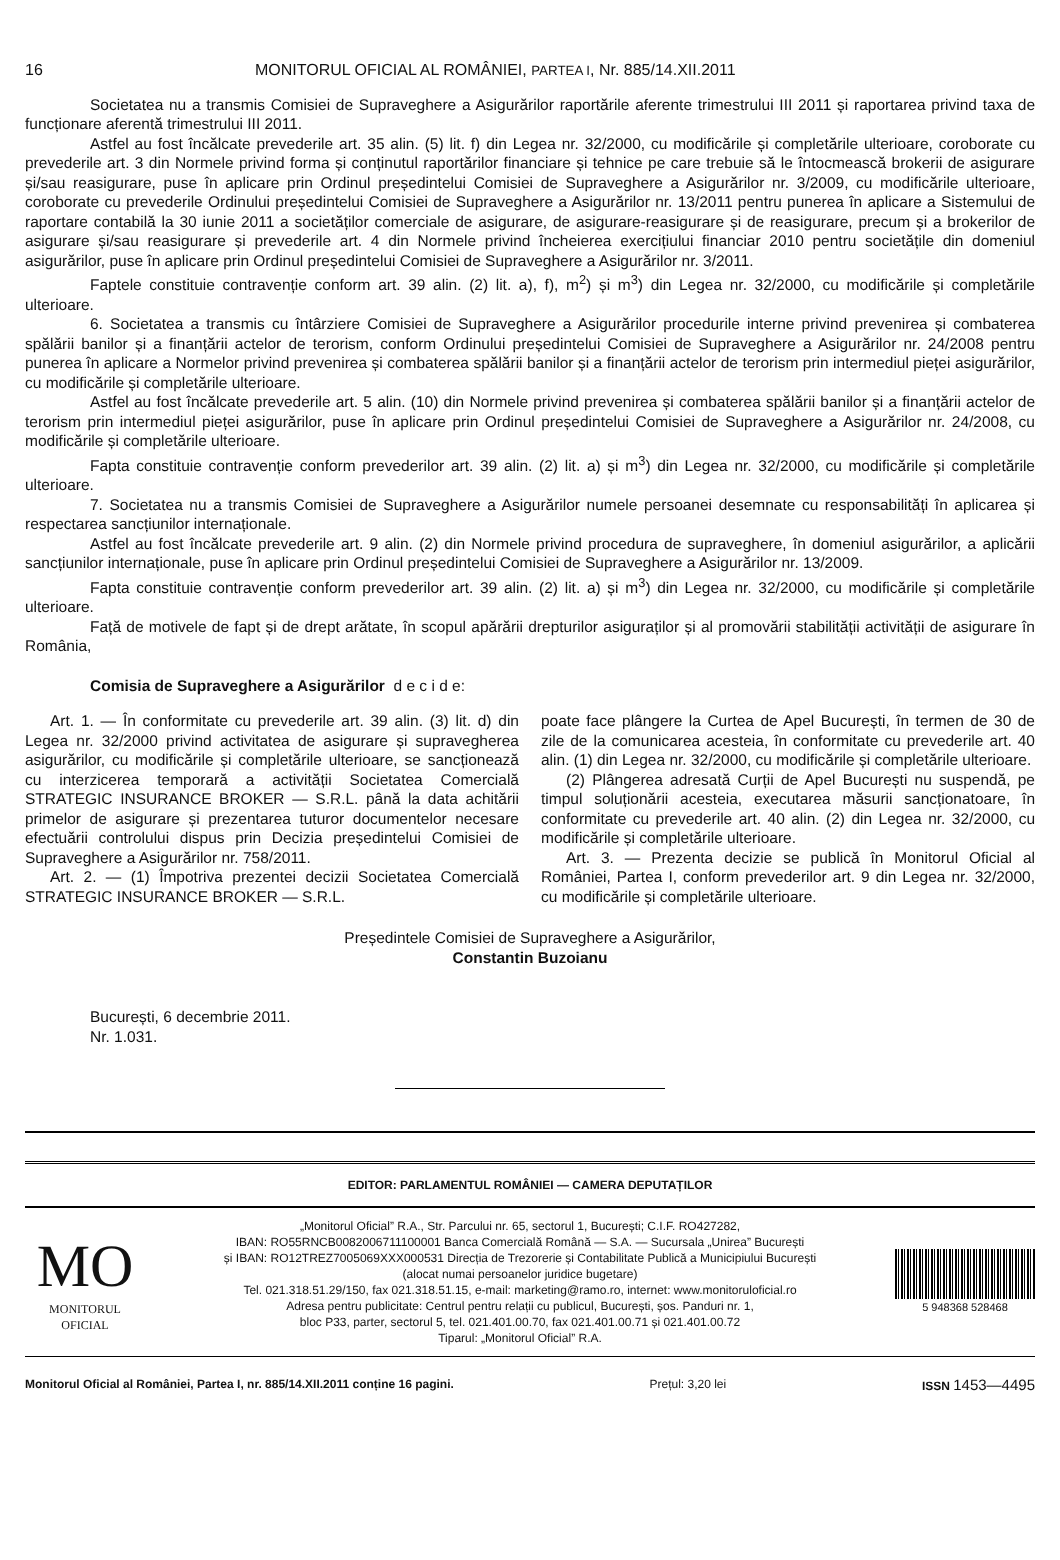16 MONITORUL OFICIAL AL ROMÂNIEI, PARTEA I, Nr. 885/14.XII.2011
Societatea nu a transmis Comisiei de Supraveghere a Asigurărilor raportările aferente trimestrului III 2011 și raportarea privind taxa de funcționare aferentă trimestrului III 2011.
Astfel au fost încălcate prevederile art. 35 alin. (5) lit. f) din Legea nr. 32/2000, cu modificările și completările ulterioare, coroborate cu prevederile art. 3 din Normele privind forma și conținutul raportărilor financiare și tehnice pe care trebuie să le întocmească brokerii de asigurare și/sau reasigurare, puse în aplicare prin Ordinul președintelui Comisiei de Supraveghere a Asigurărilor nr. 3/2009, cu modificările ulterioare, coroborate cu prevederile Ordinului președintelui Comisiei de Supraveghere a Asigurărilor nr. 13/2011 pentru punerea în aplicare a Sistemului de raportare contabilă la 30 iunie 2011 a societăților comerciale de asigurare, de asigurare-reasigurare și de reasigurare, precum și a brokerilor de asigurare și/sau reasigurare și prevederile art. 4 din Normele privind încheierea exercițiului financiar 2010 pentru societățile din domeniul asigurărilor, puse în aplicare prin Ordinul președintelui Comisiei de Supraveghere a Asigurărilor nr. 3/2011.
Faptele constituie contravenție conform art. 39 alin. (2) lit. a), f), m<sup>2</sup>) și m<sup>3</sup>) din Legea nr. 32/2000, cu modificările și completările ulterioare.
6. Societatea a transmis cu întârziere Comisiei de Supraveghere a Asigurărilor procedurile interne privind prevenirea și combaterea spălării banilor și a finanțării actelor de terorism, conform Ordinului președintelui Comisiei de Supraveghere a Asigurărilor nr. 24/2008 pentru punerea în aplicare a Normelor privind prevenirea și combaterea spălării banilor și a finanțării actelor de terorism prin intermediul pieței asigurărilor, cu modificările și completările ulterioare.
Astfel au fost încălcate prevederile art. 5 alin. (10) din Normele privind prevenirea și combaterea spălării banilor și a finanțării actelor de terorism prin intermediul pieței asigurărilor, puse în aplicare prin Ordinul președintelui Comisiei de Supraveghere a Asigurărilor nr. 24/2008, cu modificările și completările ulterioare.
Fapta constituie contravenție conform prevederilor art. 39 alin. (2) lit. a) și m<sup>3</sup>) din Legea nr. 32/2000, cu modificările și completările ulterioare.
7. Societatea nu a transmis Comisiei de Supraveghere a Asigurărilor numele persoanei desemnate cu responsabilități în aplicarea și respectarea sancțiunilor internaționale.
Astfel au fost încălcate prevederile art. 9 alin. (2) din Normele privind procedura de supraveghere, în domeniul asigurărilor, a aplicării sancțiunilor internaționale, puse în aplicare prin Ordinul președintelui Comisiei de Supraveghere a Asigurărilor nr. 13/2009.
Fapta constituie contravenție conform prevederilor art. 39 alin. (2) lit. a) și m<sup>3</sup>) din Legea nr. 32/2000, cu modificările și completările ulterioare.
Față de motivele de fapt și de drept arătate, în scopul apărării drepturilor asiguraților și al promovării stabilității activității de asigurare în România,
Comisia de Supraveghere a Asigurărilor d e c i d e:
Art. 1. — În conformitate cu prevederile art. 39 alin. (3) lit. d) din Legea nr. 32/2000 privind activitatea de asigurare și supravegherea asigurărilor, cu modificările și completările ulterioare, se sancționează cu interzicerea temporară a activității Societatea Comercială STRATEGIC INSURANCE BROKER — S.R.L. până la data achitării primelor de asigurare și prezentarea tuturor documentelor necesare efectuării controlului dispus prin Decizia președintelui Comisiei de Supraveghere a Asigurărilor nr. 758/2011.
Art. 2. — (1) Împotriva prezentei decizii Societatea Comercială STRATEGIC INSURANCE BROKER — S.R.L.
poate face plângere la Curtea de Apel București, în termen de 30 de zile de la comunicarea acesteia, în conformitate cu prevederile art. 40 alin. (1) din Legea nr. 32/2000, cu modificările și completările ulterioare.
(2) Plângerea adresată Curții de Apel București nu suspendă, pe timpul soluționării acesteia, executarea măsurii sancționatoare, în conformitate cu prevederile art. 40 alin. (2) din Legea nr. 32/2000, cu modificările și completările ulterioare.
Art. 3. — Prezenta decizie se publică în Monitorul Oficial al României, Partea I, conform prevederilor art. 9 din Legea nr. 32/2000, cu modificările și completările ulterioare.
Președintele Comisiei de Supraveghere a Asigurărilor,
Constantin Buzoianu
București, 6 decembrie 2011.
Nr. 1.031.
EDITOR: PARLAMENTUL ROMÂNIEI — CAMERA DEPUTAȚILOR
MO
MONITORUL
OFICIAL
„Monitorul Oficial” R.A., Str. Parcului nr. 65, sectorul 1, București; C.I.F. RO427282,
IBAN: RO55RNCB0082006711100001 Banca Comercială Română — S.A. — Sucursala „Unirea” București
și IBAN: RO12TREZ7005069XXX000531 Direcția de Trezorerie și Contabilitate Publică a Municipiului București
(alocat numai persoanelor juridice bugetare)
Tel. 021.318.51.29/150, fax 021.318.51.15, e-mail: marketing@ramo.ro, internet: www.monitoruloficial.ro
Adresa pentru publicitate: Centrul pentru relații cu publicul, București, șos. Panduri nr. 1,
bloc P33, parter, sectorul 5, tel. 021.401.00.70, fax 021.401.00.71 și 021.401.00.72
Tiparul: „Monitorul Oficial” R.A.
5 948368 528468
Monitorul Oficial al României, Partea I, nr. 885/14.XII.2011 conține 16 pagini. Prețul: 3,20 lei ISSN 1453—4495